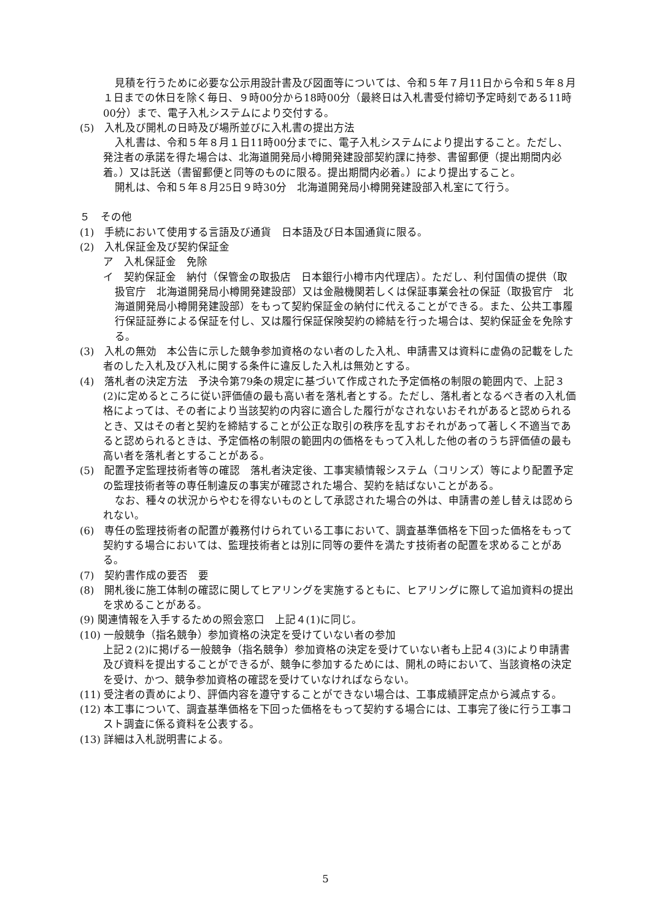見積を行うために必要な公示用設計書及び図面等については、令和５年７月11日から令和５年８月１日までの休日を除く毎日、９時00分から18時00分（最終日は入札書受付締切予定時刻である11時00分）まで、電子入札システムにより交付する。
(5)　入札及び開札の日時及び場所並びに入札書の提出方法
入札書は、令和５年８月１日11時00分までに、電子入札システムにより提出すること。ただし、発注者の承諾を得た場合は、北海道開発局小樽開発建設部契約課に持参、書留郵便（提出期間内必着。）又は託送（書留郵便と同等のものに限る。提出期間内必着。）により提出すること。
開札は、令和５年８月25日９時30分　北海道開発局小樽開発建設部入札室にて行う。
５　その他
(1)　手続において使用する言語及び通貨　日本語及び日本国通貨に限る。
(2)　入札保証金及び契約保証金
ア　入札保証金　免除
イ　契約保証金　納付（保管金の取扱店　日本銀行小樽市内代理店）。ただし、利付国債の提供（取扱官庁　北海道開発局小樽開発建設部）又は金融機関若しくは保証事業会社の保証（取扱官庁　北海道開発局小樽開発建設部）をもって契約保証金の納付に代えることができる。また、公共工事履行保証証券による保証を付し、又は履行保証保険契約の締結を行った場合は、契約保証金を免除する。
(3)　入札の無効　本公告に示した競争参加資格のない者のした入札、申請書又は資料に虚偽の記載をした者のした入札及び入札に関する条件に違反した入札は無効とする。
(4)　落札者の決定方法　予決令第79条の規定に基づいて作成された予定価格の制限の範囲内で、上記３(2)に定めるところに従い評価値の最も高い者を落札者とする。ただし、落札者となるべき者の入札価格によっては、その者により当該契約の内容に適合した履行がなされないおそれがあると認められるとき、又はその者と契約を締結することが公正な取引の秩序を乱すおそれがあって著しく不適当であると認められるときは、予定価格の制限の範囲内の価格をもって入札した他の者のうち評価値の最も高い者を落札者とすることがある。
(5)　配置予定監理技術者等の確認　落札者決定後、工事実績情報システム（コリンズ）等により配置予定の監理技術者等の専任制違反の事実が確認された場合、契約を結ばないことがある。
なお、種々の状況からやむを得ないものとして承認された場合の外は、申請書の差し替えは認められない。
(6)　専任の監理技術者の配置が義務付けられている工事において、調査基準価格を下回った価格をもって契約する場合においては、監理技術者とは別に同等の要件を満たす技術者の配置を求めることがある。
(7)　契約書作成の要否　要
(8)　開札後に施工体制の確認に関してヒアリングを実施するともに、ヒアリングに際して追加資料の提出を求めることがある。
(9) 関連情報を入手するための照会窓口　上記４(1)に同じ。
(10) 一般競争（指名競争）参加資格の決定を受けていない者の参加
上記２(2)に掲げる一般競争（指名競争）参加資格の決定を受けていない者も上記４(3)により申請書及び資料を提出することができるが、競争に参加するためには、開札の時において、当該資格の決定を受け、かつ、競争参加資格の確認を受けていなければならない。
(11) 受注者の責めにより、評価内容を遵守することができない場合は、工事成績評定点から減点する。
(12) 本工事について、調査基準価格を下回った価格をもって契約する場合には、工事完了後に行う工事コスト調査に係る資料を公表する。
(13) 詳細は入札説明書による。
5